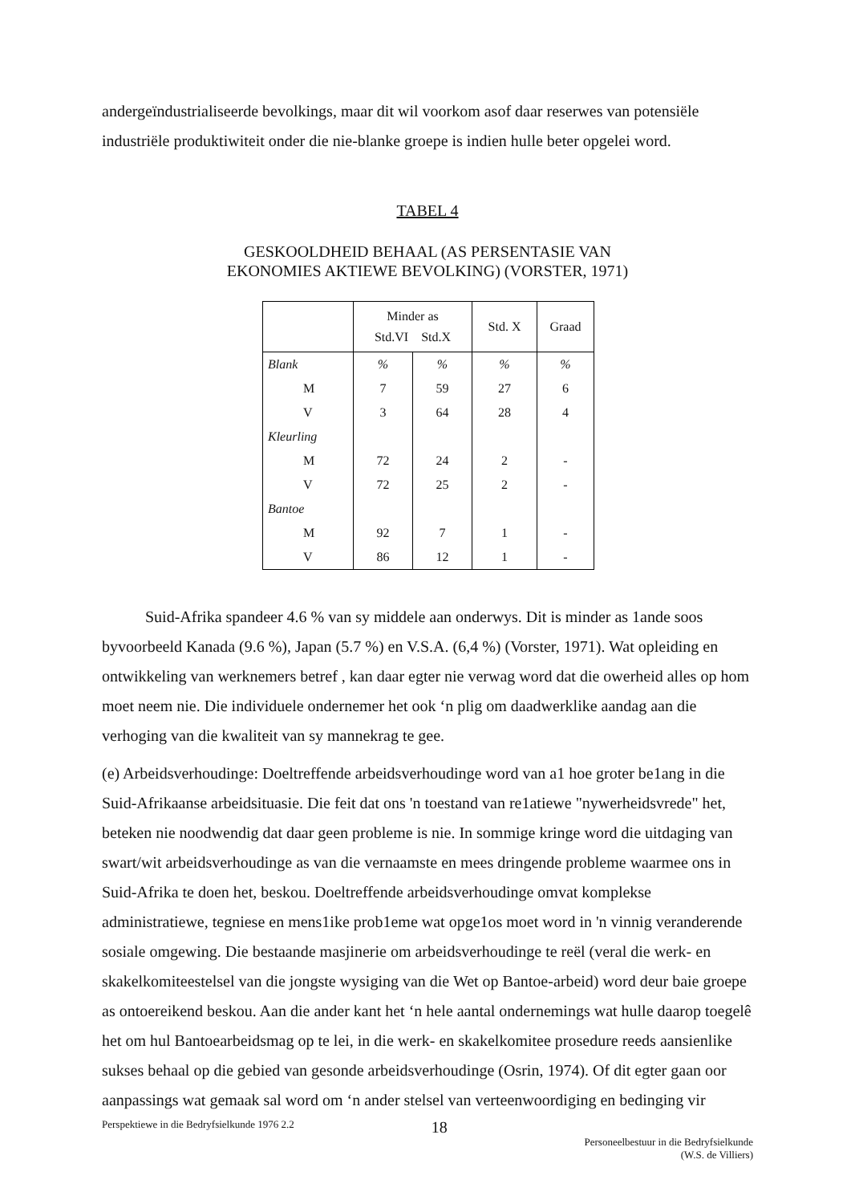andergeïndustrialiseerde bevolkings, maar dit wil voorkom asof daar reserwes van potensiële industriële produktiwiteit onder die nie-blanke groepe is indien hulle beter opgelei word.
TABEL 4
GESKOOLDHEID BEHAAL (AS PERSENTASIE VAN
EKONOMIES AKTIEWE BEVOLKING) (VORSTER, 1971)
| | Minder as Std.VI Std.X | | Std. X | Graad |
| --- | --- | --- | --- | --- |
| Blank | % | % | % | % |
| M | 7 | 59 | 27 | 6 |
| V | 3 | 64 | 28 | 4 |
| Kleurling | | | | |
| M | 72 | 24 | 2 | - |
| V | 72 | 25 | 2 | - |
| Bantoe | | | | |
| M | 92 | 7 | 1 | - |
| V | 86 | 12 | 1 | - |
Suid-Afrika spandeer 4.6 % van sy middele aan onderwys. Dit is minder as 1ande soos byvoorbeeld Kanada (9.6 %), Japan (5.7 %) en V.S.A. (6,4 %) (Vorster, 1971). Wat opleiding en ontwikkeling van werknemers betref , kan daar egter nie verwag word dat die owerheid alles op hom moet neem nie. Die individuele ondernemer het ook ‘n plig om daadwerklike aandag aan die verhoging van die kwaliteit van sy mannekrag te gee.
(e) Arbeidsverhoudinge: Doeltreffende arbeidsverhoudinge word van a1 hoe groter be1ang in die Suid-Afrikaanse arbeidsituasie. Die feit dat ons 'n toestand van re1atiewe "nywerheidsvrede" het, beteken nie noodwendig dat daar geen probleme is nie. In sommige kringe word die uitdaging van swart/wit arbeidsverhoudinge as van die vernaamste en mees dringende probleme waarmee ons in Suid-Afrika te doen het, beskou. Doeltreffende arbeidsverhoudinge omvat komplekse administratiewe, tegniese en mens1ike prob1eme wat opge1os moet word in 'n vinnig veranderende sosiale omgewing. Die bestaande masjinerie om arbeidsverhoudinge te reël (veral die werk- en skakelkomiteestelsel van die jongste wysiging van die Wet op Bantoe-arbeid) word deur baie groepe as ontoereikend beskou. Aan die ander kant het ‘n hele aantal ondernemings wat hulle daarop toegelê het om hul Bantoearbeidsmag op te lei, in die werk- en skakelkomitee prosedure reeds aansienlike sukses behaal op die gebied van gesonde arbeidsverhoudinge (Osrin, 1974). Of dit egter gaan oor aanpassings wat gemaak sal word om ‘n ander stelsel van verteenwoordiging en bedinging vir
Perspektiewe in die Bedryfsielkunde 1976 2.2 18 Personeelbestuur in die Bedryfsielkunde
(W.S. de Villiers)